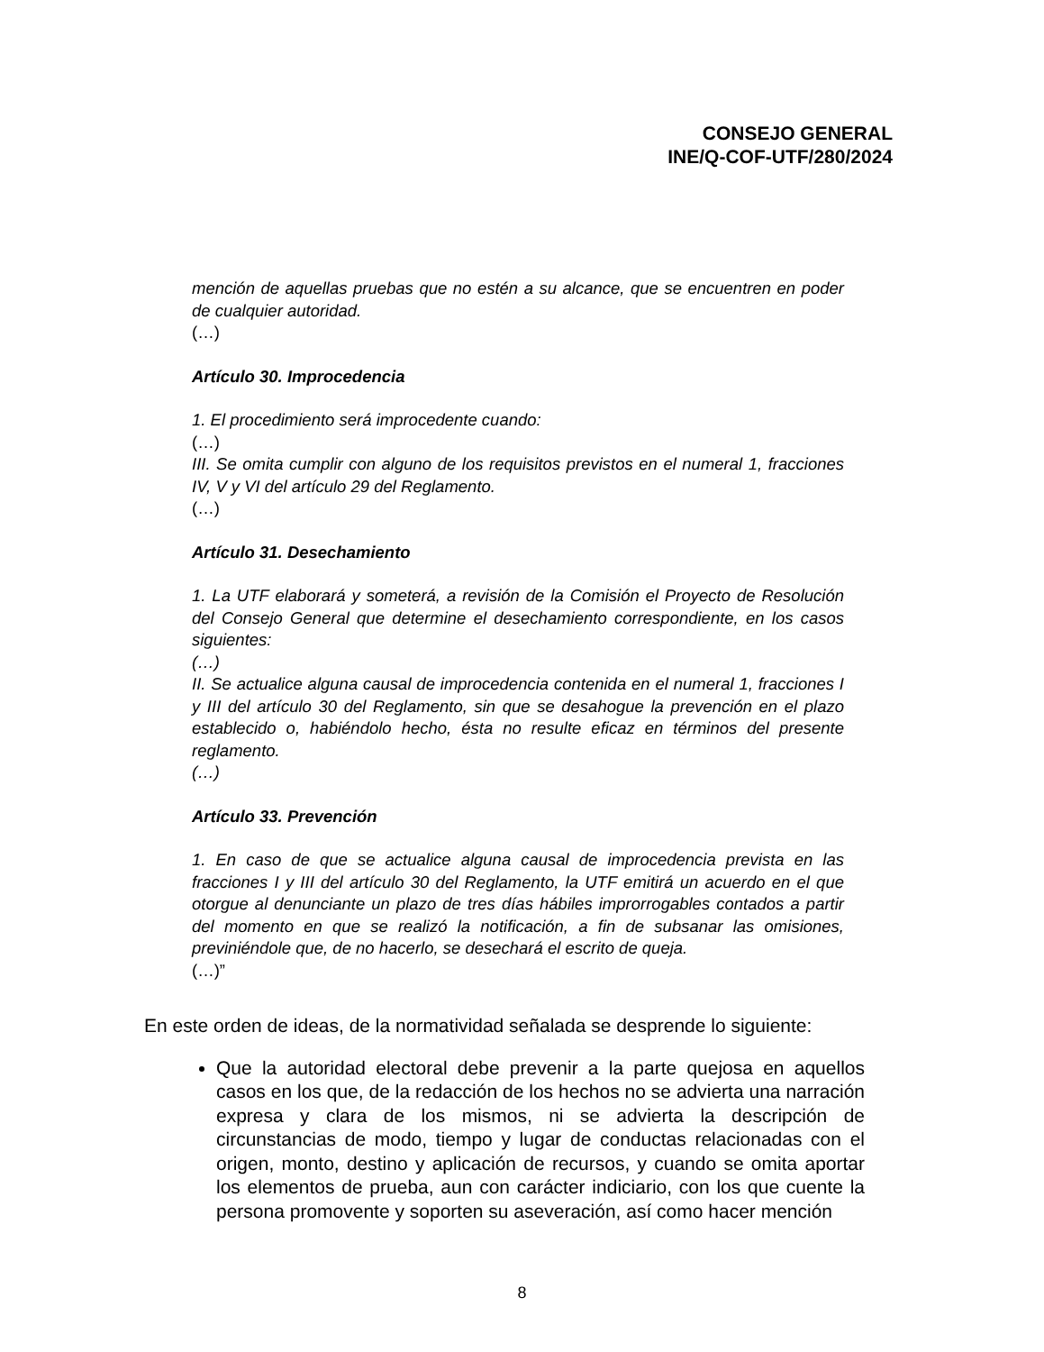CONSEJO GENERAL
INE/Q-COF-UTF/280/2024
mención de aquellas pruebas que no estén a su alcance, que se encuentren en poder de cualquier autoridad.
(…)
Artículo 30. Improcedencia
1. El procedimiento será improcedente cuando:
(…)
III. Se omita cumplir con alguno de los requisitos previstos en el numeral 1, fracciones IV, V y VI del artículo 29 del Reglamento.
(…)
Artículo 31. Desechamiento
1. La UTF elaborará y someterá, a revisión de la Comisión el Proyecto de Resolución del Consejo General que determine el desechamiento correspondiente, en los casos siguientes:
(…)
II. Se actualice alguna causal de improcedencia contenida en el numeral 1, fracciones I y III del artículo 30 del Reglamento, sin que se desahogue la prevención en el plazo establecido o, habiéndolo hecho, ésta no resulte eficaz en términos del presente reglamento.
(…)
Artículo 33. Prevención
1. En caso de que se actualice alguna causal de improcedencia prevista en las fracciones I y III del artículo 30 del Reglamento, la UTF emitirá un acuerdo en el que otorgue al denunciante un plazo de tres días hábiles improrrogables contados a partir del momento en que se realizó la notificación, a fin de subsanar las omisiones, previniéndole que, de no hacerlo, se desechará el escrito de queja.
(…)”
En este orden de ideas, de la normatividad señalada se desprende lo siguiente:
Que la autoridad electoral debe prevenir a la parte quejosa en aquellos casos en los que, de la redacción de los hechos no se advierta una narración expresa y clara de los mismos, ni se advierta la descripción de circunstancias de modo, tiempo y lugar de conductas relacionadas con el origen, monto, destino y aplicación de recursos, y cuando se omita aportar los elementos de prueba, aun con carácter indiciario, con los que cuente la persona promovente y soporten su aseveración, así como hacer mención
8